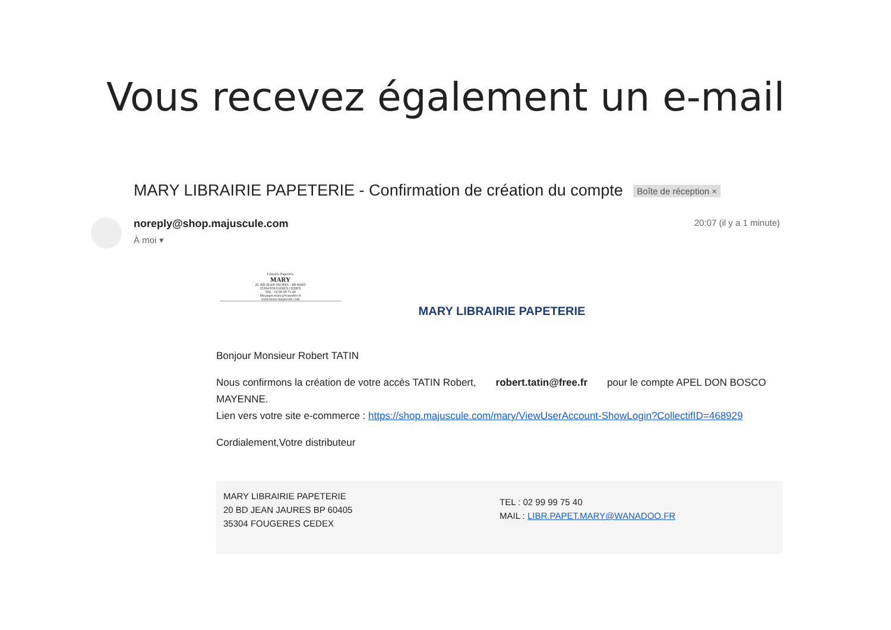Vous recevez également un e-mail
MARY LIBRAIRIE PAPETERIE - Confirmation de création du compte Boîte de réception ×
noreply@shop.majuscule.com
À moi ▾
20:07 (il y a 1 minute)
Librairie Papeterie
MARY
20, BD JEAN JAURES - BP 60405
35304 FOUGERES CEDEX
TEL : 02 99 99 75 40
libr.papet.mary@wanadoo.fr
www.mary-majuscule.com
MARY LIBRAIRIE PAPETERIE
Bonjour Monsieur Robert TATIN
Nous confirmons la création de votre accès TATIN Robert, robert.tatin@free.fr pour le compte APEL DON BOSCO MAYENNE.
Lien vers votre site e-commerce : https://shop.majuscule.com/mary/ViewUserAccount-ShowLogin?CollectifID=468929
Cordialement,Votre distributeur
MARY LIBRAIRIE PAPETERIE
20 BD JEAN JAURES BP 60405
35304 FOUGERES CEDEX
TEL : 02 99 99 75 40
MAIL : LIBR.PAPET.MARY@WANADOO.FR